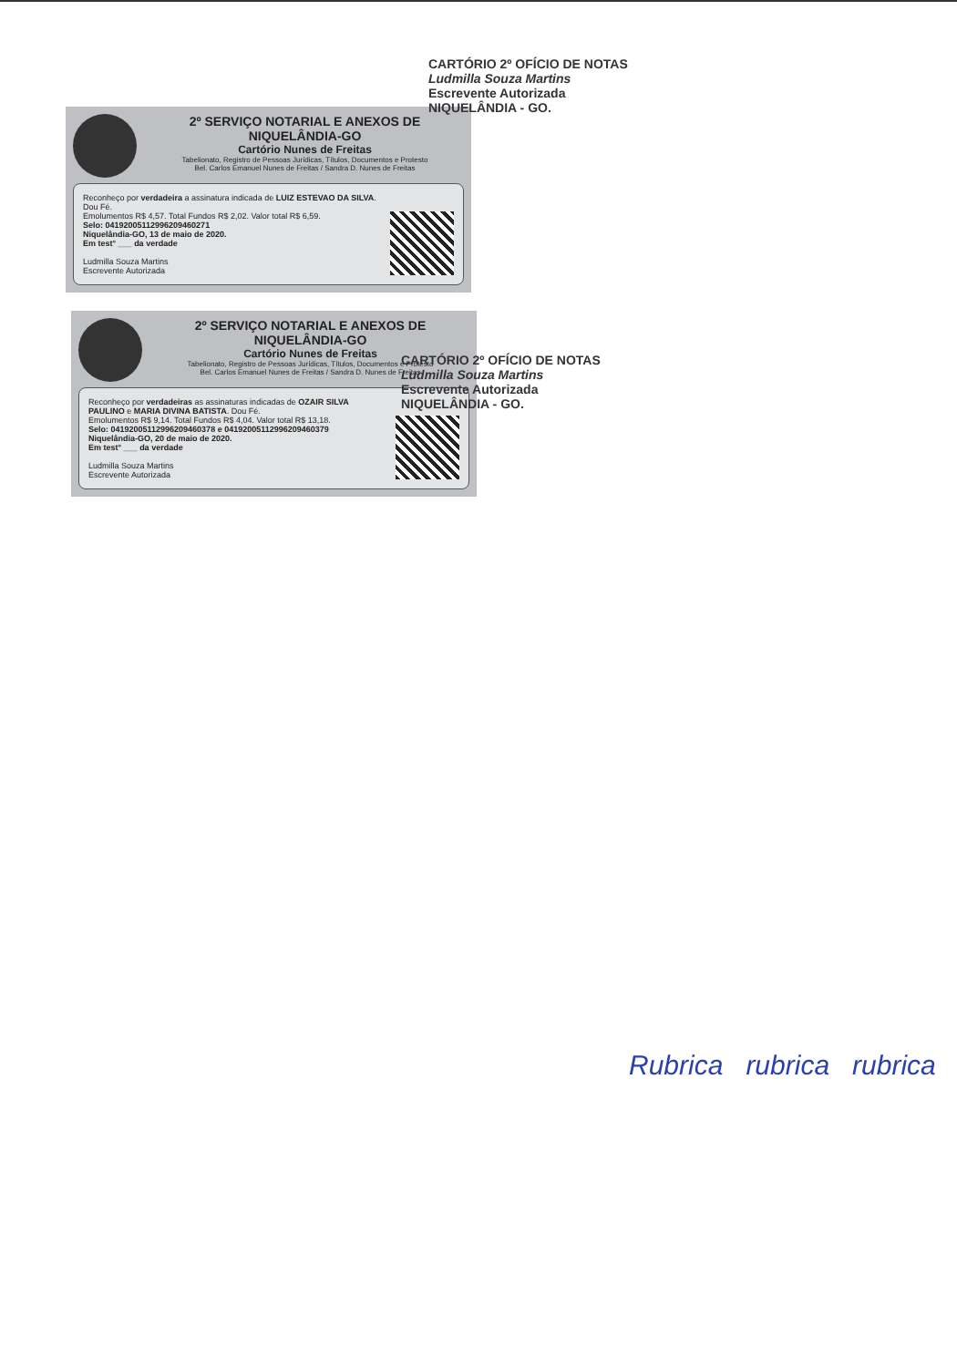2º SERVIÇO NOTARIAL E ANEXOS DE NIQUELÂNDIA-GO
Cartório Nunes de Freitas
Tabelionato, Registro de Pessoas Jurídicas, Títulos, Documentos e Protesto
Bel. Carlos Emanuel Nunes de Freitas / Sandra D. Nunes de Freitas
Reconheço por verdadeira a assinatura indicada de LUIZ ESTEVAO DA SILVA. Dou Fé.
Emolumentos R$ 4,57. Total Fundos R$ 2,02. Valor total R$ 6,59.
Selo: 04192005112996209460271
Niquelândia-GO, 13 de maio de 2020.
Em test° ___ da verdade
Ludmilla Souza Martins
Escrevente Autorizada
2º SERVIÇO NOTARIAL E ANEXOS DE NIQUELÂNDIA-GO
Cartório Nunes de Freitas
Tabelionato, Registro de Pessoas Jurídicas, Títulos, Documentos e Protesto
Bel. Carlos Emanuel Nunes de Freitas / Sandra D. Nunes de Freitas
Reconheço por verdadeiras as assinaturas indicadas de OZAIR SILVA PAULINO e MARIA DIVINA BATISTA. Dou Fé.
Emolumentos R$ 9,14. Total Fundos R$ 4,04. Valor total R$ 13,18.
Selo: 04192005112996209460378 e 04192005112996209460379
Niquelândia-GO, 20 de maio de 2020.
Em test° ___ da verdade
Ludmilla Souza Martins
Escrevente Autorizada
CARTÓRIO 2º OFÍCIO DE NOTAS
Ludmilla Souza Martins
Escrevente Autorizada
NIQUELÂNDIA - GO.
CARTÓRIO 2º OFÍCIO DE NOTAS
Ludmilla Souza Martins
Escrevente Autorizada
NIQUELÂNDIA - GO.
Rubrica rubrica rubrica